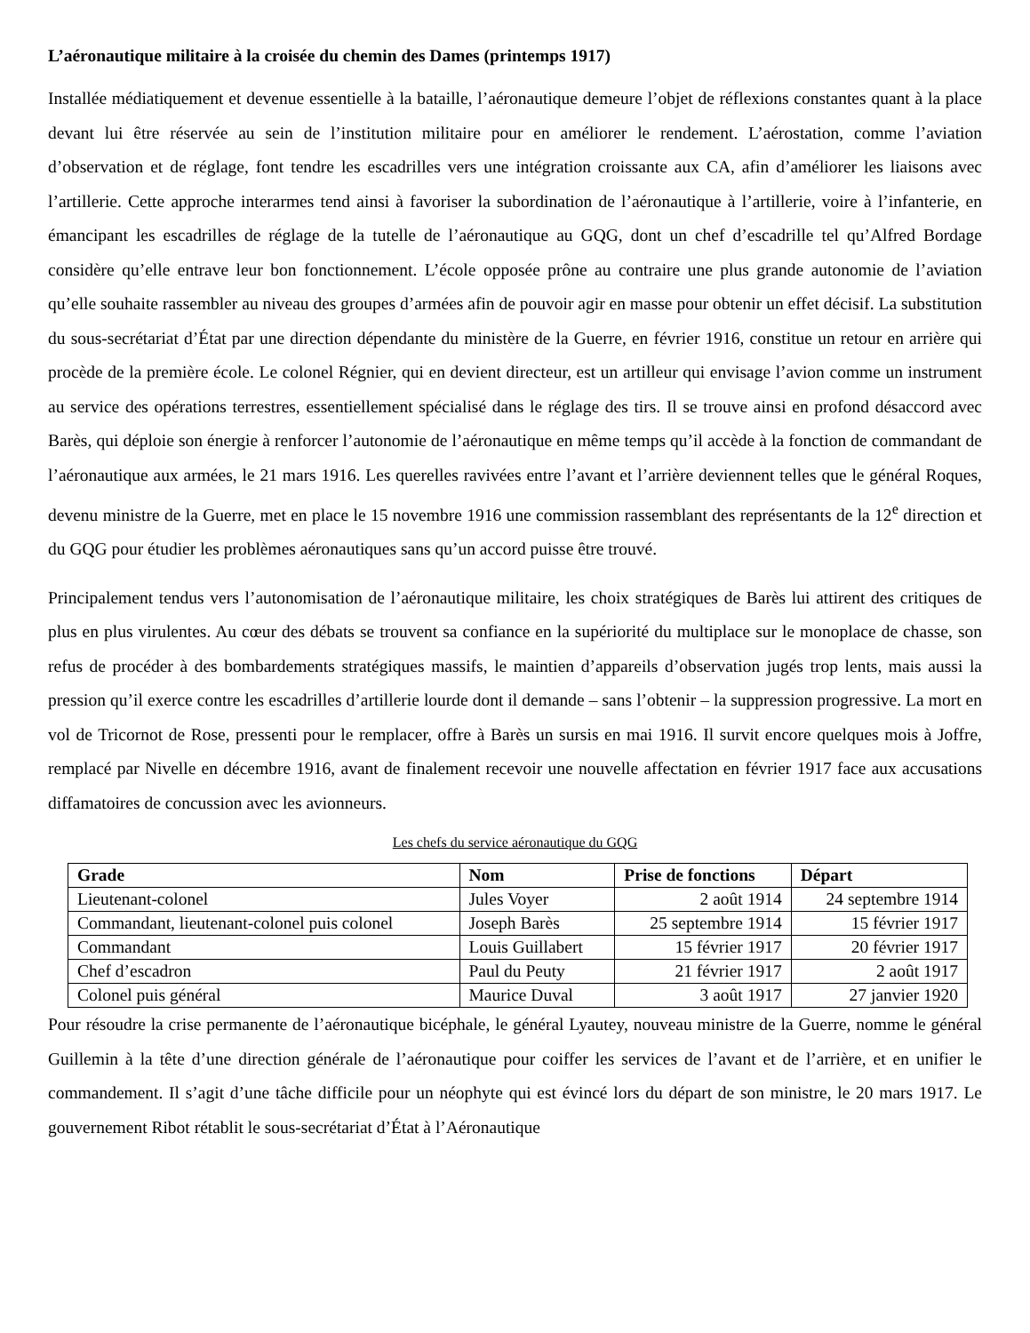L’aéronautique militaire à la croisée du chemin des Dames (printemps 1917)
Installée médiatiquement et devenue essentielle à la bataille, l’aéronautique demeure l’objet de réflexions constantes quant à la place devant lui être réservée au sein de l’institution militaire pour en améliorer le rendement. L’aérostation, comme l’aviation d’observation et de réglage, font tendre les escadrilles vers une intégration croissante aux CA, afin d’améliorer les liaisons avec l’artillerie. Cette approche interarmes tend ainsi à favoriser la subordination de l’aéronautique à l’artillerie, voire à l’infanterie, en émancipant les escadrilles de réglage de la tutelle de l’aéronautique au GQG, dont un chef d’escadrille tel qu’Alfred Bordage considère qu’elle entrave leur bon fonctionnement. L’école opposée prône au contraire une plus grande autonomie de l’aviation qu’elle souhaite rassembler au niveau des groupes d’armées afin de pouvoir agir en masse pour obtenir un effet décisif. La substitution du sous-secrétariat d’État par une direction dépendante du ministère de la Guerre, en février 1916, constitue un retour en arrière qui procède de la première école. Le colonel Régnier, qui en devient directeur, est un artilleur qui envisage l’avion comme un instrument au service des opérations terrestres, essentiellement spécialisé dans le réglage des tirs. Il se trouve ainsi en profond désaccord avec Barès, qui déploie son énergie à renforcer l’autonomie de l’aéronautique en même temps qu’il accède à la fonction de commandant de l’aéronautique aux armées, le 21 mars 1916. Les querelles ravivées entre l’avant et l’arrière deviennent telles que le général Roques, devenu ministre de la Guerre, met en place le 15 novembre 1916 une commission rassemblant des représentants de la 12<sup>e</sup> direction et du GQG pour étudier les problèmes aéronautiques sans qu’un accord puisse être trouvé.
Principalement tendus vers l’autonomisation de l’aéronautique militaire, les choix stratégiques de Barès lui attirent des critiques de plus en plus virulentes. Au cœur des débats se trouvent sa confiance en la supériorité du multiplace sur le monoplace de chasse, son refus de procéder à des bombardements stratégiques massifs, le maintien d’appareils d’observation jugés trop lents, mais aussi la pression qu’il exerce contre les escadrilles d’artillerie lourde dont il demande – sans l’obtenir – la suppression progressive. La mort en vol de Tricornot de Rose, pressenti pour le remplacer, offre à Barès un sursis en mai 1916. Il survit encore quelques mois à Joffre, remplacé par Nivelle en décembre 1916, avant de finalement recevoir une nouvelle affectation en février 1917 face aux accusations diffamatoires de concussion avec les avionneurs.
Les chefs du service aéronautique du GQG
| Grade | Nom | Prise de fonctions | Départ |
| --- | --- | --- | --- |
| Lieutenant-colonel | Jules Voyer | 2 août 1914 | 24 septembre 1914 |
| Commandant, lieutenant-colonel puis colonel | Joseph Barès | 25 septembre 1914 | 15 février 1917 |
| Commandant | Louis Guillabert | 15 février 1917 | 20 février 1917 |
| Chef d’escadron | Paul du Peuty | 21 février 1917 | 2 août 1917 |
| Colonel puis général | Maurice Duval | 3 août 1917 | 27 janvier 1920 |
Pour résoudre la crise permanente de l’aéronautique bicéphale, le général Lyautey, nouveau ministre de la Guerre, nomme le général Guillemin à la tête d’une direction générale de l’aéronautique pour coiffer les services de l’avant et de l’arrière, et en unifier le commandement. Il s’agit d’une tâche difficile pour un néophyte qui est évincé lors du départ de son ministre, le 20 mars 1917. Le gouvernement Ribot rétablit le sous-secrétariat d’État à l’Aéronautique